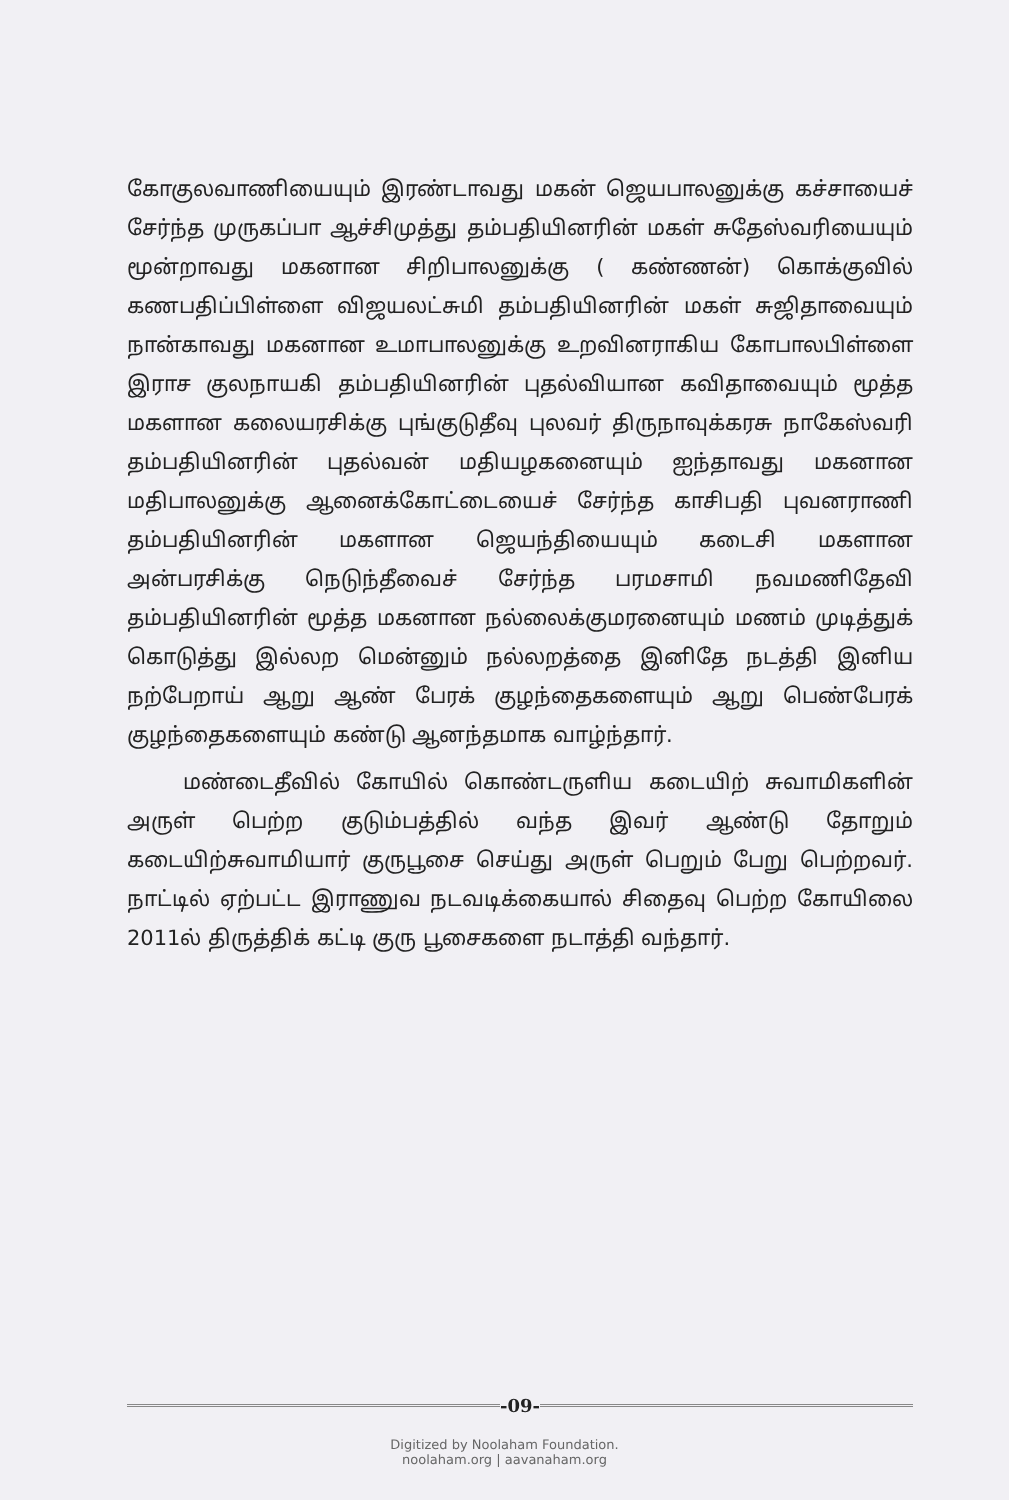கோகுலவாணியையும் இரண்டாவது மகன் ஜெயபாலனுக்கு கச்சாயைச் சேர்ந்த முருகப்பா ஆச்சிமுத்து தம்பதியினரின் மகள் சுதேஸ்வரியையும் மூன்றாவது மகனான சிறிபாலனுக்கு ( கண்ணன்) கொக்குவில் கணபதிப்பிள்ளை விஜயலட்சுமி தம்பதியினரின் மகள் சுஜிதாவையும் நான்காவது மகனான உமாபாலனுக்கு உறவினராகிய கோபாலபிள்ளை இராச குலநாயகி தம்பதியினரின் புதல்வியான கவிதாவையும் மூத்த மகளான கலையரசிக்கு புங்குடுதீவு புலவர் திருநாவுக்கரசு நாகேஸ்வரி தம்பதியினரின் புதல்வன் மதியழகனையும் ஐந்தாவது மகனான மதிபாலனுக்கு ஆனைக்கோட்டையைச் சேர்ந்த காசிபதி புவனராணி தம்பதியினரின் மகளான ஜெயந்தியையும் கடைசி மகளான அன்பரசிக்கு நெடுந்தீவைச் சேர்ந்த பரமசாமி நவமணிதேவி தம்பதியினரின் மூத்த மகனான நல்லைக்குமரனையும் மணம் முடித்துக் கொடுத்து இல்லற மென்னும் நல்லறத்தை இனிதே நடத்தி இனிய நற்பேறாய் ஆறு ஆண் பேரக் குழந்தைகளையும் ஆறு பெண்பேரக் குழந்தைகளையும் கண்டு ஆனந்தமாக வாழ்ந்தார்.
மண்டைதீவில் கோயில் கொண்டருளிய கடையிற் சுவாமிகளின் அருள் பெற்ற குடும்பத்தில் வந்த இவர் ஆண்டு தோறும் கடையிற்சுவாமியார் குருபூசை செய்து அருள் பெறும் பேறு பெற்றவர். நாட்டில் ஏற்பட்ட இராணுவ நடவடிக்கையால் சிதைவு பெற்ற கோயிலை 2011ல் திருத்திக் கட்டி குரு பூசைகளை நடாத்தி வந்தார்.
-09-
Digitized by Noolaham Foundation.
noolaham.org | aavanaham.org